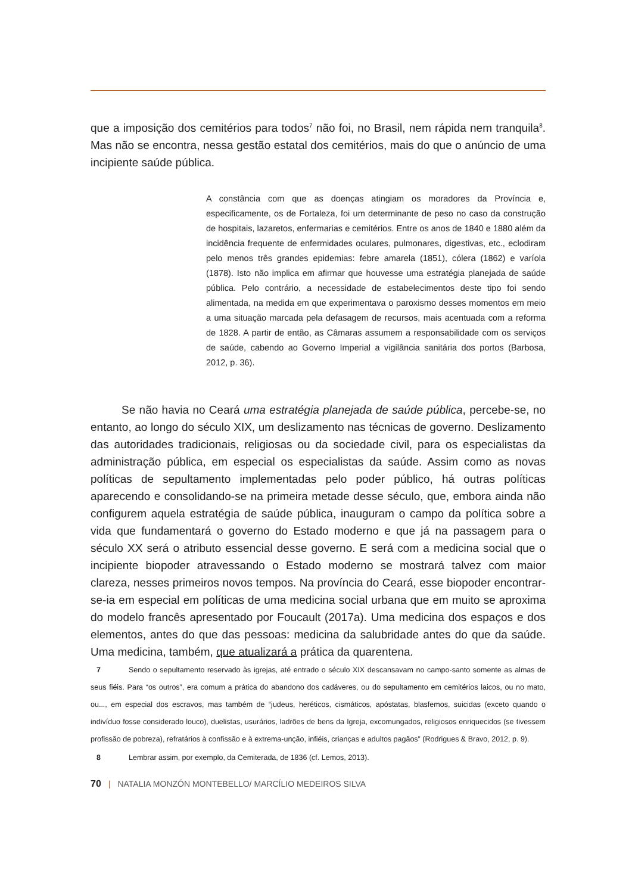que a imposição dos cemitérios para todos<sup>7</sup> não foi, no Brasil, nem rápida nem tranquila<sup>8</sup>. Mas não se encontra, nessa gestão estatal dos cemitérios, mais do que o anúncio de uma incipiente saúde pública.
A constância com que as doenças atingiam os moradores da Província e, especificamente, os de Fortaleza, foi um determinante de peso no caso da construção de hospitais, lazaretos, enfermarias e cemitérios. Entre os anos de 1840 e 1880 além da incidência frequente de enfermidades oculares, pulmonares, digestivas, etc., eclodiram pelo menos três grandes epidemias: febre amarela (1851), cólera (1862) e varíola (1878). Isto não implica em afirmar que houvesse uma estratégia planejada de saúde pública. Pelo contrário, a necessidade de estabelecimentos deste tipo foi sendo alimentada, na medida em que experimentava o paroxismo desses momentos em meio a uma situação marcada pela defasagem de recursos, mais acentuada com a reforma de 1828. A partir de então, as Câmaras assumem a responsabilidade com os serviços de saúde, cabendo ao Governo Imperial a vigilância sanitária dos portos (Barbosa, 2012, p. 36).
Se não havia no Ceará uma estratégia planejada de saúde pública, percebe-se, no entanto, ao longo do século XIX, um deslizamento nas técnicas de governo. Deslizamento das autoridades tradicionais, religiosas ou da sociedade civil, para os especialistas da administração pública, em especial os especialistas da saúde. Assim como as novas políticas de sepultamento implementadas pelo poder público, há outras políticas aparecendo e consolidando-se na primeira metade desse século, que, embora ainda não configurem aquela estratégia de saúde pública, inauguram o campo da política sobre a vida que fundamentará o governo do Estado moderno e que já na passagem para o século XX será o atributo essencial desse governo. E será com a medicina social que o incipiente biopoder atravessando o Estado moderno se mostrará talvez com maior clareza, nesses primeiros novos tempos. Na província do Ceará, esse biopoder encontrar-se-ia em especial em políticas de uma medicina social urbana que em muito se aproxima do modelo francês apresentado por Foucault (2017a). Uma medicina dos espaços e dos elementos, antes do que das pessoas: medicina da salubridade antes do que da saúde. Uma medicina, também, que atualizará a prática da quarentena.
7 Sendo o sepultamento reservado às igrejas, até entrado o século XIX descansavam no campo-santo somente as almas de seus fiéis. Para “os outros”, era comum a prática do abandono dos cadáveres, ou do sepultamento em cemitérios laicos, ou no mato, ou..., em especial dos escravos, mas também de “judeus, heréticos, cismáticos, apóstatas, blasfemos, suicidas (exceto quando o indivíduo fosse considerado louco), duelistas, usurários, ladrões de bens da Igreja, excomungados, religiosos enriquecidos (se tivessem profissão de pobreza), refratários à confissão e à extrema-unção, infiéis, crianças e adultos pagãos” (Rodrigues & Bravo, 2012, p. 9).
8 Lembrar assim, por exemplo, da Cemiterada, de 1836 (cf. Lemos, 2013).
70 | NATALIA MONZÓN MONTEBELLO/ MARCÍLIO MEDEIROS SILVA